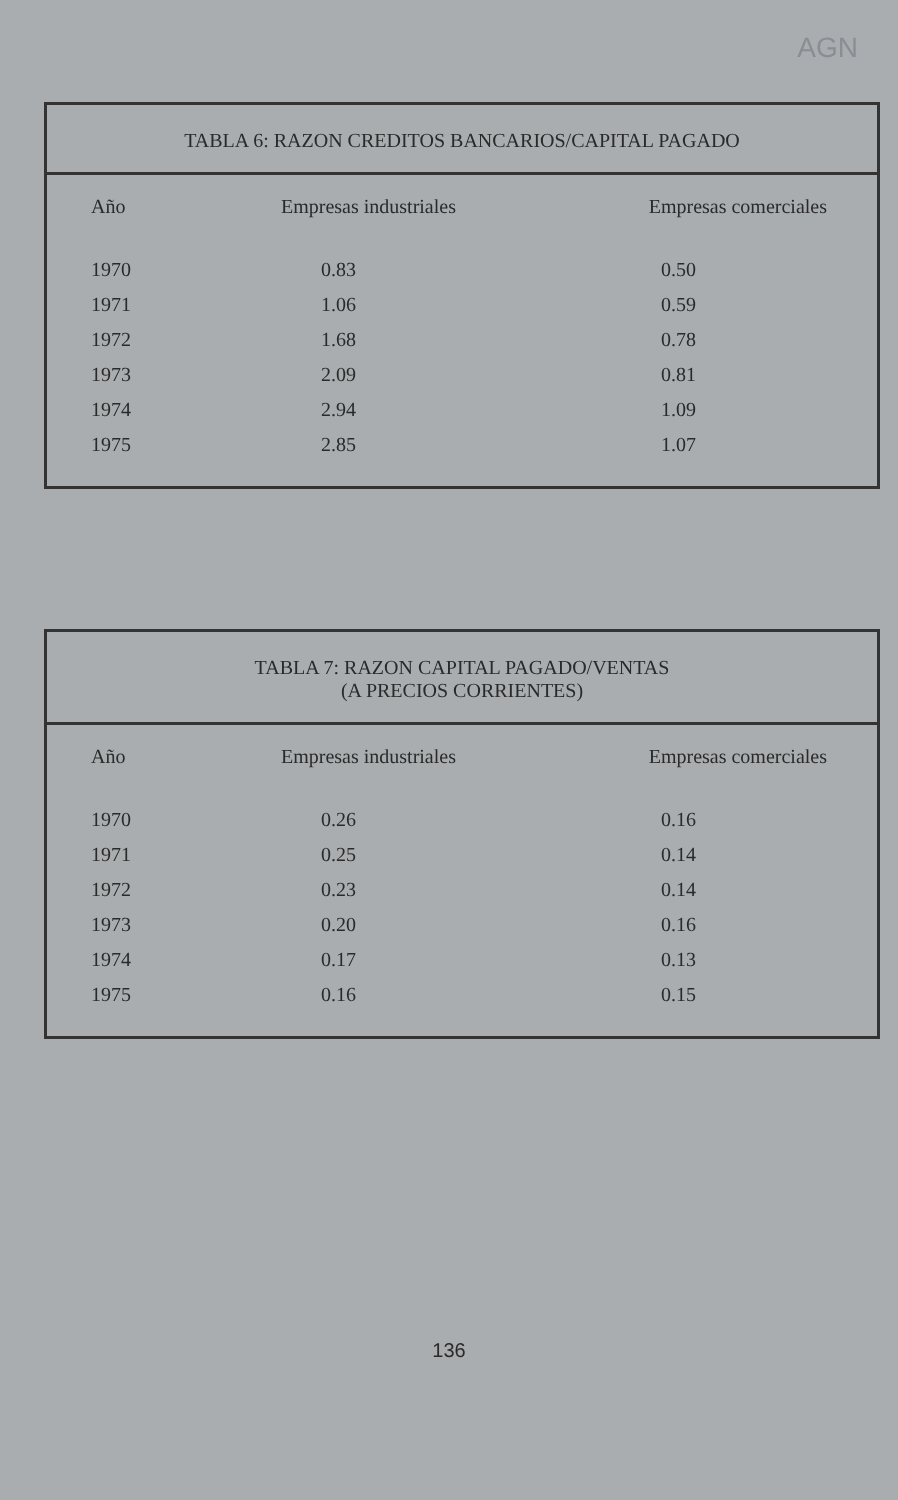AGN
TABLA 6: RAZON CREDITOS BANCARIOS/CAPITAL PAGADO
| Año | Empresas industriales | Empresas comerciales |
| --- | --- | --- |
| 1970 | 0.83 | 0.50 |
| 1971 | 1.06 | 0.59 |
| 1972 | 1.68 | 0.78 |
| 1973 | 2.09 | 0.81 |
| 1974 | 2.94 | 1.09 |
| 1975 | 2.85 | 1.07 |
TABLA 7: RAZON CAPITAL PAGADO/VENTAS
(A PRECIOS CORRIENTES)
| Año | Empresas industriales | Empresas comerciales |
| --- | --- | --- |
| 1970 | 0.26 | 0.16 |
| 1971 | 0.25 | 0.14 |
| 1972 | 0.23 | 0.14 |
| 1973 | 0.20 | 0.16 |
| 1974 | 0.17 | 0.13 |
| 1975 | 0.16 | 0.15 |
136